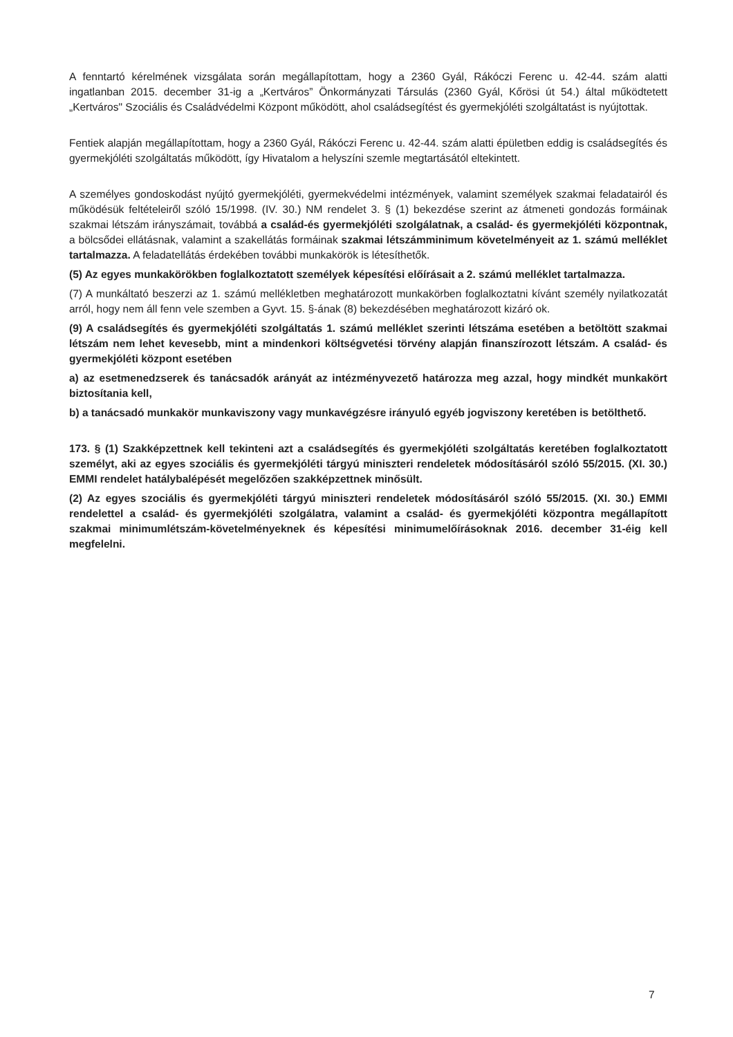A fenntartó kérelmének vizsgálata során megállapítottam, hogy a 2360 Gyál, Rákóczi Ferenc u. 42-44. szám alatti ingatlanban 2015. december 31-ig a „Kertváros” Önkormányzati Társulás (2360 Gyál, Kőrösi út 54.) által működtetett „Kertváros" Szociális és Családvédelmi Központ működött, ahol családsegítést és gyermekjóléti szolgáltatást is nyújtottak.
Fentiek alapján megállapítottam, hogy a 2360 Gyál, Rákóczi Ferenc u. 42-44. szám alatti épületben eddig is családsegítés és gyermekjóléti szolgáltatás működött, így Hivatalom a helyszíni szemle megtartásától eltekintett.
A személyes gondoskodást nyújtó gyermekjóléti, gyermekvédelmi intézmények, valamint személyek szakmai feladatairól és működésük feltételeiről szóló 15/1998. (IV. 30.) NM rendelet 3. § (1) bekezdése szerint az átmeneti gondozás formáinak szakmai létszám irányszámait, továbbá a család-és gyermekjóléti szolgálatnak, a család- és gyermekjóléti központnak, a bölcsődei ellátásnak, valamint a szakellátás formáinak szakmai létszámminimum követelményeit az 1. számú melléklet tartalmazza. A feladatellátás érdekében további munkakörök is létesíthetők.
(5) Az egyes munkakörökben foglalkoztatott személyek képesítési előírásait a 2. számú melléklet tartalmazza.
(7) A munkáltató beszerzi az 1. számú mellékletben meghatározott munkakörben foglalkoztatni kívánt személy nyilatkozatát arról, hogy nem áll fenn vele szemben a Gyvt. 15. §-ának (8) bekezdésében meghatározott kizáró ok.
(9) A családsegítés és gyermekjóléti szolgáltatás 1. számú melléklet szerinti létszáma esetében a betöltött szakmai létszám nem lehet kevesebb, mint a mindenkori költségvetési törvény alapján finanszírozott létszám. A család- és gyermekjóléti központ esetében
a) az esetmenedzserek és tanácsadók arányát az intézményvezető határozza meg azzal, hogy mindkét munkakört biztosítania kell,
b) a tanácsadó munkakör munkaviszony vagy munkavégzésre irányuló egyéb jogviszony keretében is betölthető.
173. § (1) Szakképzettnek kell tekinteni azt a családsegítés és gyermekjóléti szolgáltatás keretében foglalkoztatott személyt, aki az egyes szociális és gyermekjóléti tárgyú miniszteri rendeletek módosításáról szóló 55/2015. (XI. 30.) EMMI rendelet hatálybalépését megelőzően szakképzettnek minősült.
(2) Az egyes szociális és gyermekjóléti tárgyú miniszteri rendeletek módosításáról szóló 55/2015. (XI. 30.) EMMI rendelettel a család- és gyermekjóléti szolgálatra, valamint a család- és gyermekjóléti központra megállapított szakmai minimumlétszám-követelményeknek és képesítési minimumelőírásoknak 2016. december 31-éig kell megfelelni.
7